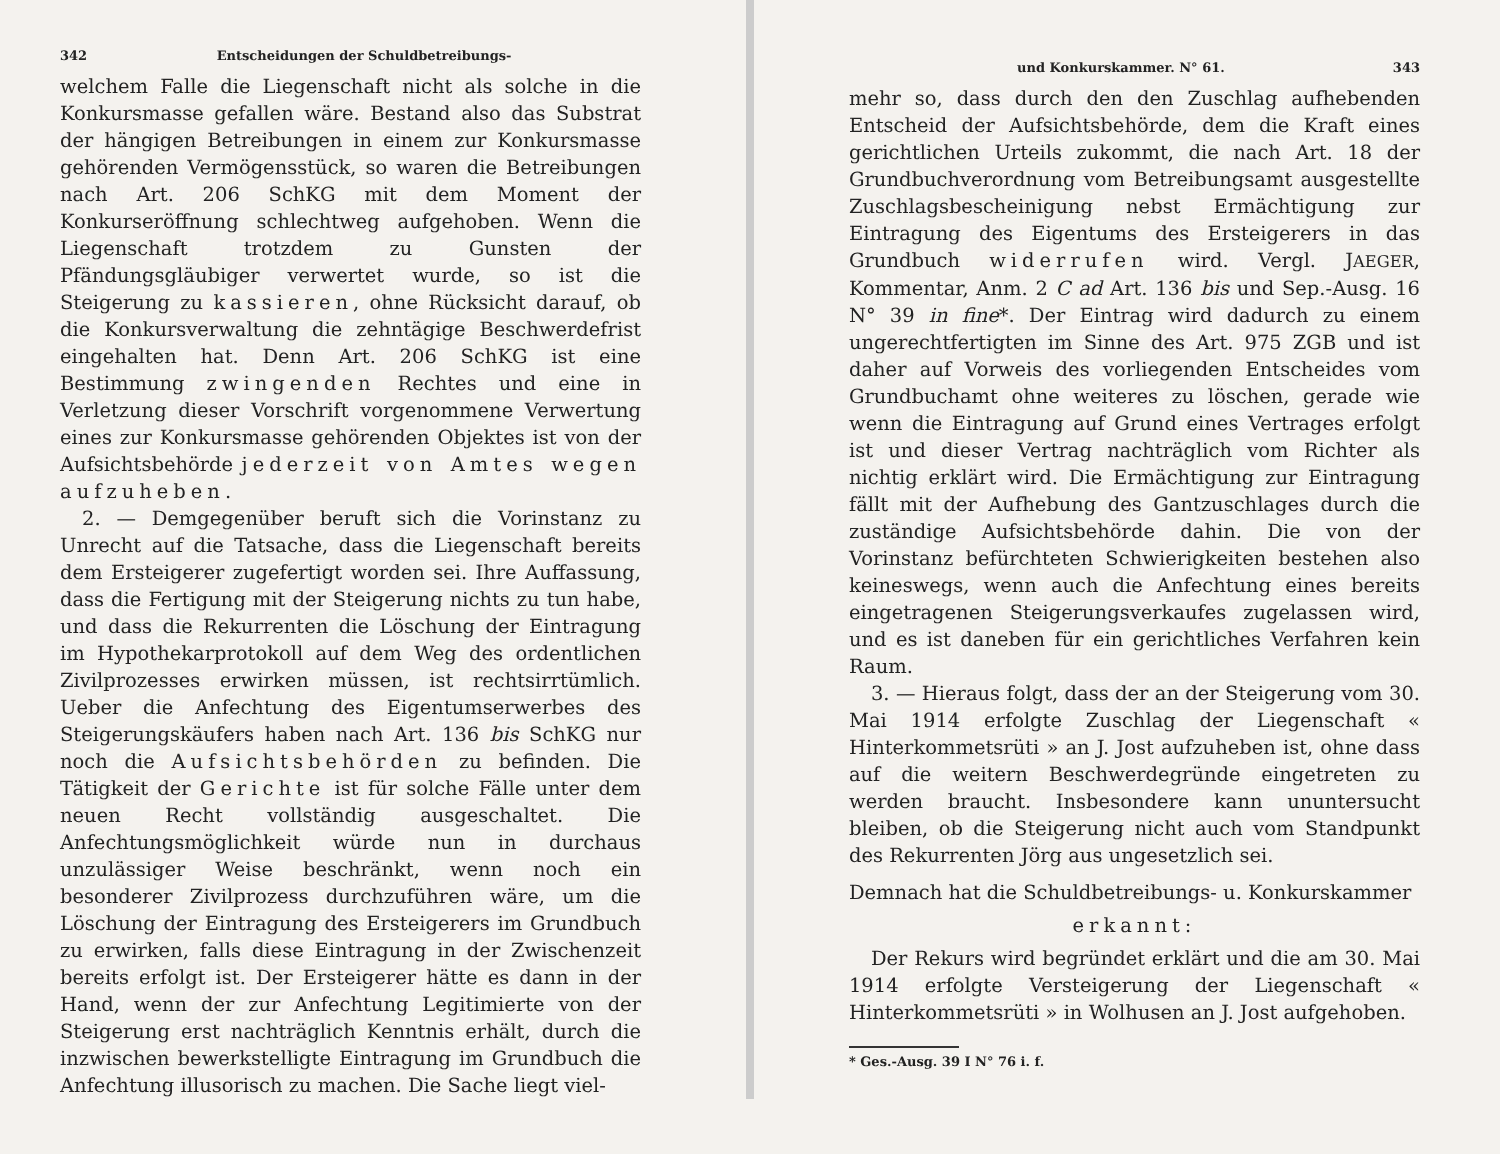342 Entscheidungen der Schuldbetreibungs-
welchem Falle die Liegenschaft nicht als solche in die Konkursmasse gefallen wäre. Bestand also das Substrat der hängigen Betreibungen in einem zur Konkursmasse gehörenden Vermögensstück, so waren die Betreibungen nach Art. 206 SchKG mit dem Moment der Konkurseröffnung schlechtweg aufgehoben. Wenn die Liegenschaft trotzdem zu Gunsten der Pfändungsgläubiger verwertet wurde, so ist die Steigerung zu kassieren, ohne Rücksicht darauf, ob die Konkursverwaltung die zehntägige Beschwerdefrist eingehalten hat. Denn Art. 206 SchKG ist eine Bestimmung zwingenden Rechtes und eine in Verletzung dieser Vorschrift vorgenommene Verwertung eines zur Konkursmasse gehörenden Objektes ist von der Aufsichtsbehörde jederzeit von Amtes wegen aufzuheben.
2. — Demgegenüber beruft sich die Vorinstanz zu Unrecht auf die Tatsache, dass die Liegenschaft bereits dem Ersteigerer zugefertigt worden sei. Ihre Auffassung, dass die Fertigung mit der Steigerung nichts zu tun habe, und dass die Rekurrenten die Löschung der Eintragung im Hypothekarprotokoll auf dem Weg des ordentlichen Zivilprozesses erwirken müssen, ist rechtsirrtümlich. Ueber die Anfechtung des Eigentumserwerbes des Steigerungskäufers haben nach Art. 136 bis SchKG nur noch die Aufsichtsbehörden zu befinden. Die Tätigkeit der Gerichte ist für solche Fälle unter dem neuen Recht vollständig ausgeschaltet. Die Anfechtungsmöglichkeit würde nun in durchaus unzulässiger Weise beschränkt, wenn noch ein besonderer Zivilprozess durchzuführen wäre, um die Löschung der Eintragung des Ersteigerers im Grundbuch zu erwirken, falls diese Eintragung in der Zwischenzeit bereits erfolgt ist. Der Ersteigerer hätte es dann in der Hand, wenn der zur Anfechtung Legitimierte von der Steigerung erst nachträglich Kenntnis erhält, durch die inzwischen bewerkstelligte Eintragung im Grundbuch die Anfechtung illusorisch zu machen. Die Sache liegt viel-
und Konkurskammer. N° 61. 343
mehr so, dass durch den den Zuschlag aufhebenden Entscheid der Aufsichtsbehörde, dem die Kraft eines gerichtlichen Urteils zukommt, die nach Art. 18 der Grundbuchverordnung vom Betreibungsamt ausgestellte Zuschlagsbescheinigung nebst Ermächtigung zur Eintragung des Eigentums des Ersteigerers in das Grundbuch widerrufen wird. Vergl. JAEGER, Kommentar, Anm. 2 C ad Art. 136 bis und Sep.-Ausg. 16 N° 39 in fine*. Der Eintrag wird dadurch zu einem ungerechtfertigten im Sinne des Art. 975 ZGB und ist daher auf Vorweis des vorliegenden Entscheides vom Grundbuchamt ohne weiteres zu löschen, gerade wie wenn die Eintragung auf Grund eines Vertrages erfolgt ist und dieser Vertrag nachträglich vom Richter als nichtig erklärt wird. Die Ermächtigung zur Eintragung fällt mit der Aufhebung des Gantzuschlages durch die zuständige Aufsichtsbehörde dahin. Die von der Vorinstanz befürchteten Schwierigkeiten bestehen also keineswegs, wenn auch die Anfechtung eines bereits eingetragenen Steigerungsverkaufes zugelassen wird, und es ist daneben für ein gerichtliches Verfahren kein Raum.
3. — Hieraus folgt, dass der an der Steigerung vom 30. Mai 1914 erfolgte Zuschlag der Liegenschaft « Hinterkommetsrüti » an J. Jost aufzuheben ist, ohne dass auf die weitern Beschwerdegründe eingetreten zu werden braucht. Insbesondere kann ununtersucht bleiben, ob die Steigerung nicht auch vom Standpunkt des Rekurrenten Jörg aus ungesetzlich sei.
Demnach hat die Schuldbetreibungs- u. Konkurskammer
erkannt:
Der Rekurs wird begründet erklärt und die am 30. Mai 1914 erfolgte Versteigerung der Liegenschaft « Hinterkommetsrüti » in Wolhusen an J. Jost aufgehoben.
* Ges.-Ausg. 39 I N° 76 i. f.